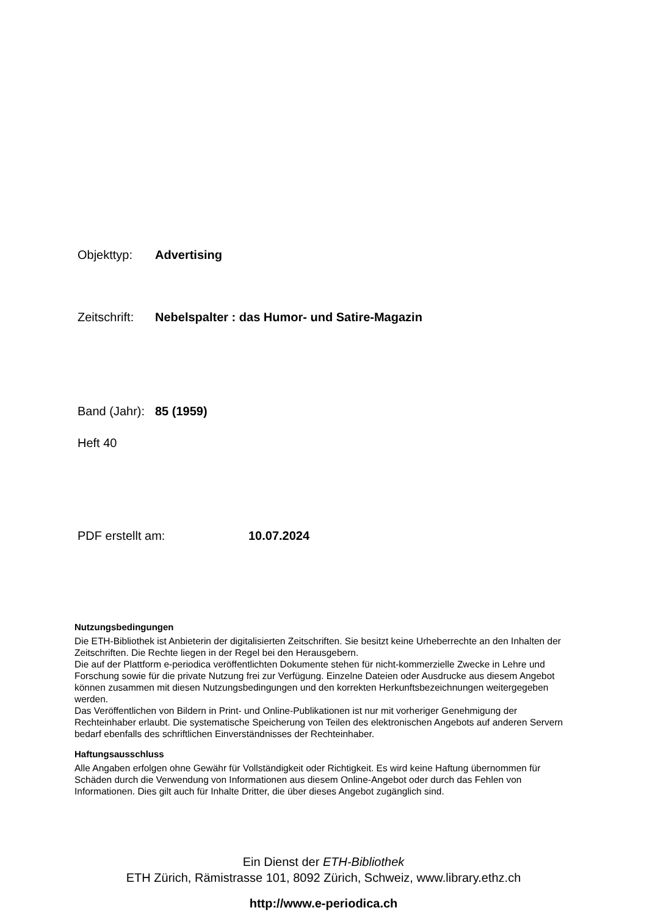Objekttyp: Advertising
Zeitschrift: Nebelspalter : das Humor- und Satire-Magazin
Band (Jahr): 85 (1959)
Heft 40
PDF erstellt am: 10.07.2024
Nutzungsbedingungen
Die ETH-Bibliothek ist Anbieterin der digitalisierten Zeitschriften. Sie besitzt keine Urheberrechte an den Inhalten der Zeitschriften. Die Rechte liegen in der Regel bei den Herausgebern.
Die auf der Plattform e-periodica veröffentlichten Dokumente stehen für nicht-kommerzielle Zwecke in Lehre und Forschung sowie für die private Nutzung frei zur Verfügung. Einzelne Dateien oder Ausdrucke aus diesem Angebot können zusammen mit diesen Nutzungsbedingungen und den korrekten Herkunftsbezeichnungen weitergegeben werden.
Das Veröffentlichen von Bildern in Print- und Online-Publikationen ist nur mit vorheriger Genehmigung der Rechteinhaber erlaubt. Die systematische Speicherung von Teilen des elektronischen Angebots auf anderen Servern bedarf ebenfalls des schriftlichen Einverständnisses der Rechteinhaber.
Haftungsausschluss
Alle Angaben erfolgen ohne Gewähr für Vollständigkeit oder Richtigkeit. Es wird keine Haftung übernommen für Schäden durch die Verwendung von Informationen aus diesem Online-Angebot oder durch das Fehlen von Informationen. Dies gilt auch für Inhalte Dritter, die über dieses Angebot zugänglich sind.
Ein Dienst der ETH-Bibliothek
ETH Zürich, Rämistrasse 101, 8092 Zürich, Schweiz, www.library.ethz.ch
http://www.e-periodica.ch